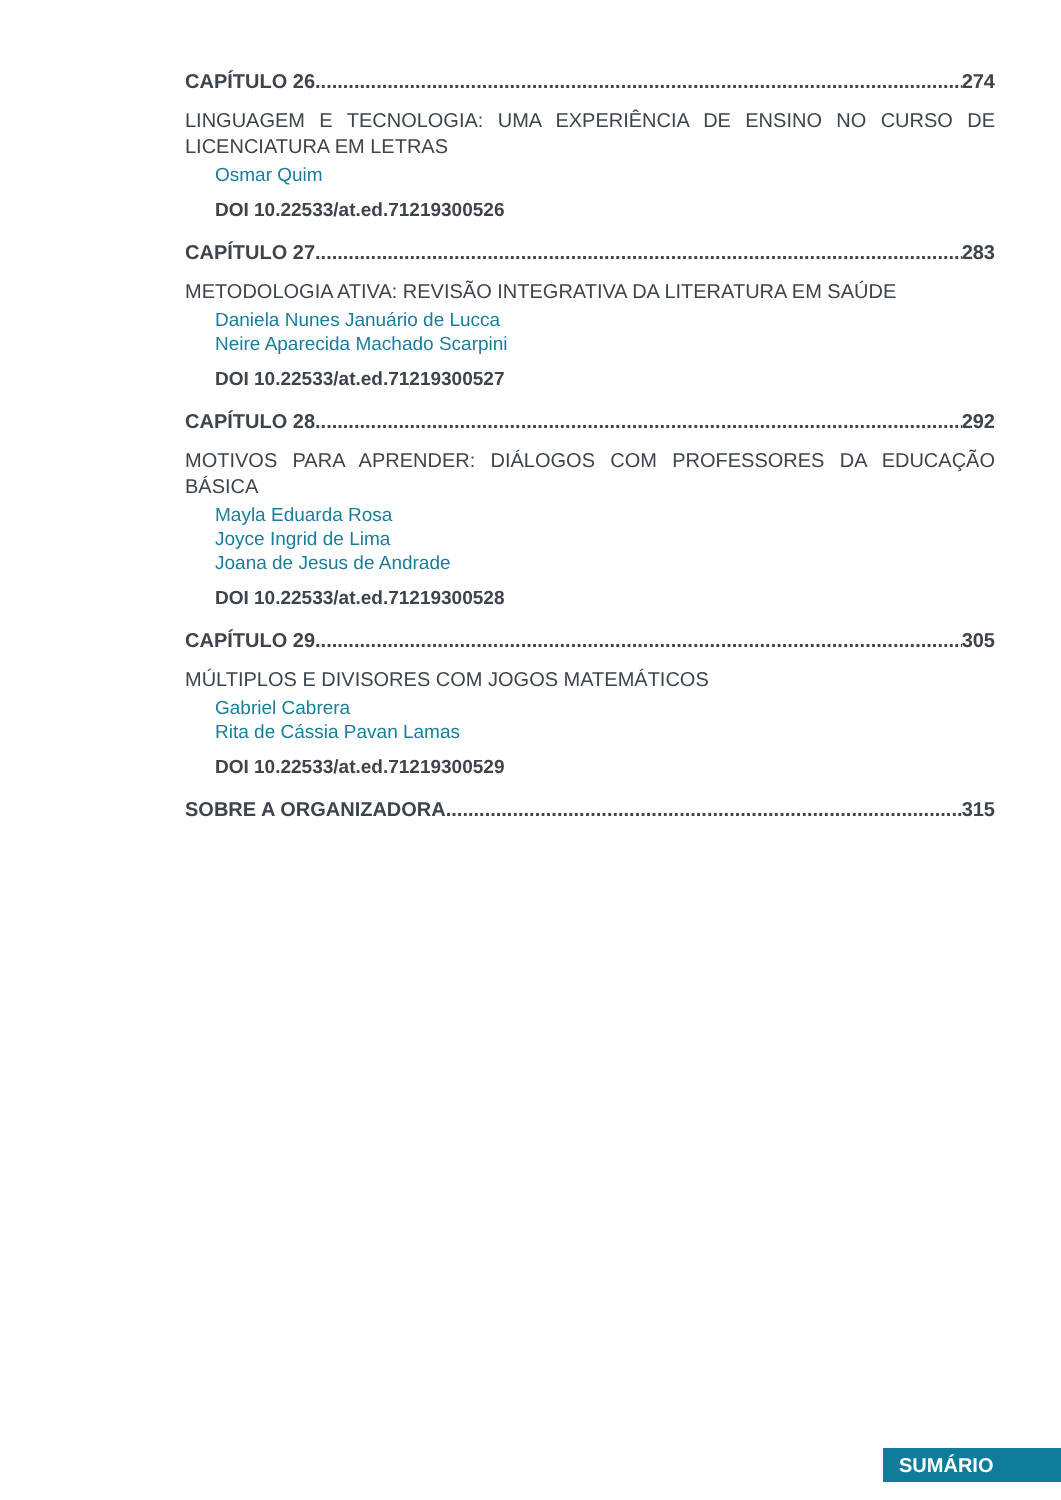CAPÍTULO 26 274
LINGUAGEM E TECNOLOGIA: UMA EXPERIÊNCIA DE ENSINO NO CURSO DE LICENCIATURA EM LETRAS
Osmar Quim
DOI 10.22533/at.ed.71219300526
CAPÍTULO 27 283
METODOLOGIA ATIVA: REVISÃO INTEGRATIVA DA LITERATURA EM SAÚDE
Daniela Nunes Januário de Lucca
Neire Aparecida Machado Scarpini
DOI 10.22533/at.ed.71219300527
CAPÍTULO 28 292
MOTIVOS PARA APRENDER: DIÁLOGOS COM PROFESSORES DA EDUCAÇÃO BÁSICA
Mayla Eduarda Rosa
Joyce Ingrid de Lima
Joana de Jesus de Andrade
DOI 10.22533/at.ed.71219300528
CAPÍTULO 29 305
MÚLTIPLOS E DIVISORES COM JOGOS MATEMÁTICOS
Gabriel Cabrera
Rita de Cássia Pavan Lamas
DOI 10.22533/at.ed.71219300529
SOBRE A ORGANIZADORA 315
SUMÁRIO